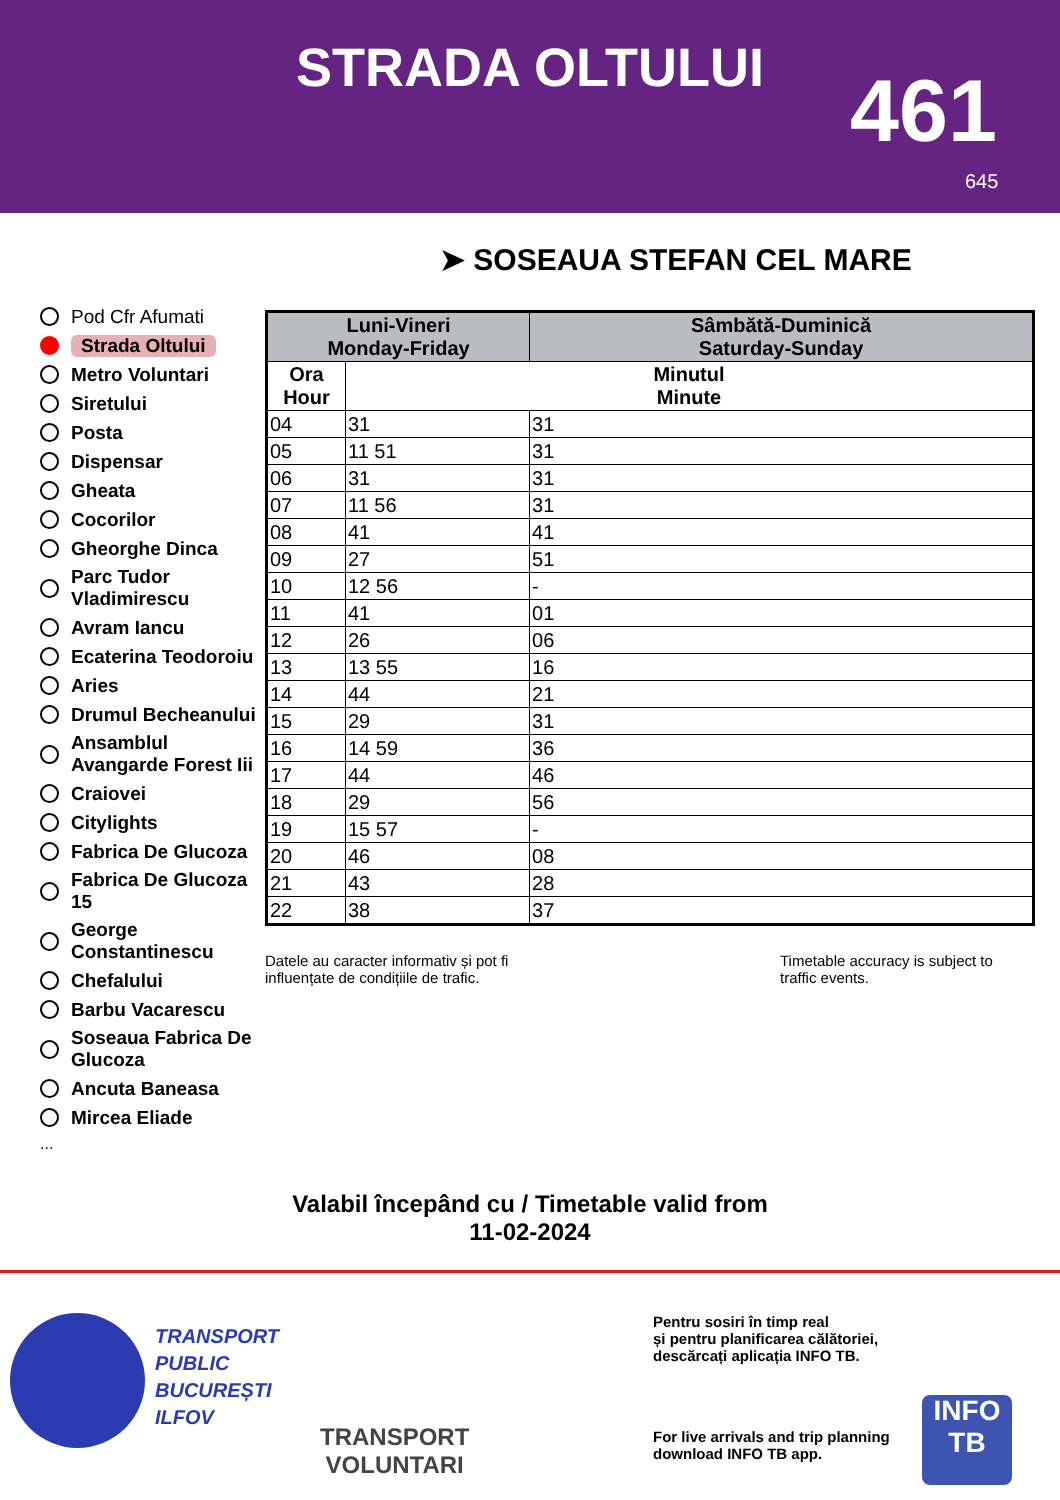STRADA OLTULUI 461
645
➤ SOSEAUA STEFAN CEL MARE
Pod Cfr Afumati
Strada Oltului
Metro Voluntari
Siretului
Posta
Dispensar
Gheata
Cocorilor
Gheorghe Dinca
Parc Tudor Vladimirescu
Avram Iancu
Ecaterina Teodoroiu
Aries
Drumul Becheanului
Ansamblul Avangarde Forest Iii
Craiovei
Citylights
Fabrica De Glucoza
Fabrica De Glucoza 15
George Constantinescu
Chefalului
Barbu Vacarescu
Soseaua Fabrica De Glucoza
Ancuta Baneasa
Mircea Eliade
...
| Luni-Vineri Monday-Friday | | Sâmbătă-Duminică Saturday-Sunday |
| --- | --- | --- |
| Ora Hour | Minutul Minute | |
| 04 | 31 | 31 |
| 05 | 11 51 | 31 |
| 06 | 31 | 31 |
| 07 | 11 56 | 31 |
| 08 | 41 | 41 |
| 09 | 27 | 51 |
| 10 | 12 56 | - |
| 11 | 41 | 01 |
| 12 | 26 | 06 |
| 13 | 13 55 | 16 |
| 14 | 44 | 21 |
| 15 | 29 | 31 |
| 16 | 14 59 | 36 |
| 17 | 44 | 46 |
| 18 | 29 | 56 |
| 19 | 15 57 | - |
| 20 | 46 | 08 |
| 21 | 43 | 28 |
| 22 | 38 | 37 |
Datele au caracter informativ și pot fi influențate de condițiile de trafic.
Timetable accuracy is subject to traffic events.
Valabil începând cu / Timetable valid from
11-02-2024
TRANSPORT
PUBLIC
BUCUREȘTI
ILFOV
TRANSPORT
VOLUNTARI
Pentru sosiri în timp real
și pentru planificarea călătoriei,
descărcați aplicația INFO TB.
For live arrivals and trip planning
download INFO TB app.
INFO
TB